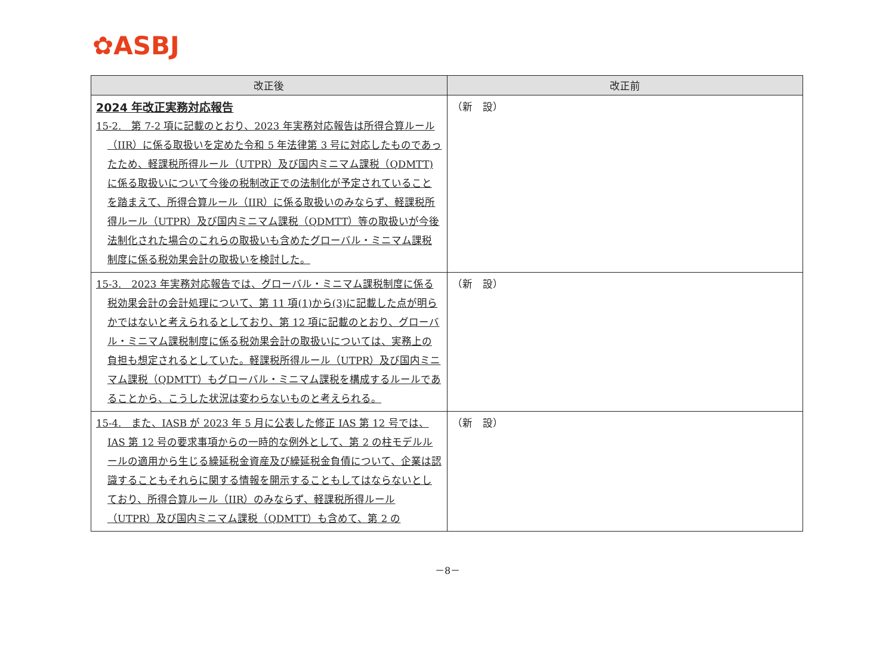✿ASBJ
| 改正後 | 改正前 |
| --- | --- |
| 2024 年改正実務対応報告 15-2. 第 7-2 項に記載のとおり、2023 年実務対応報告は所得合算ルール（IIR）に係る取扱いを定めた令和 5 年法律第 3 号に対応したものであったため、軽課税所得ルール（UTPR）及び国内ミニマム課税（QDMTT)に係る取扱いについて今後の税制改正での法制化が予定されていることを踏まえて、所得合算ルール（IIR）に係る取扱いのみならず、軽課税所得ルール（UTPR）及び国内ミニマム課税（QDMTT）等の取扱いが今後法制化された場合のこれらの取扱いも含めたグローバル・ミニマム課税制度に係る税効果会計の取扱いを検討した。 | （新 設） |
| 15-3. 2023 年実務対応報告では、グローバル・ミニマム課税制度に係る税効果会計の会計処理について、第 11 項(1)から(3)に記載した点が明らかではないと考えられるとしており、第 12 項に記載のとおり、グローバル・ミニマム課税制度に係る税効果会計の取扱いについては、実務上の負担も想定されるとしていた。軽課税所得ルール（UTPR）及び国内ミニマム課税（QDMTT）もグローバル・ミニマム課税を構成するルールであることから、こうした状況は変わらないものと考えられる。 | （新 設） |
| 15-4. また、IASB が 2023 年 5 月に公表した修正 IAS 第 12 号では、IAS 第 12 号の要求事項からの一時的な例外として、第 2 の柱モデルルールの適用から生じる繰延税金資産及び繰延税金負債について、企業は認識することもそれらに関する情報を開示することもしてはならないとしており、所得合算ルール（IIR）のみならず、軽課税所得ルール（UTPR）及び国内ミニマム課税（QDMTT）も含めて、第 2 の | （新 設） |
－8－